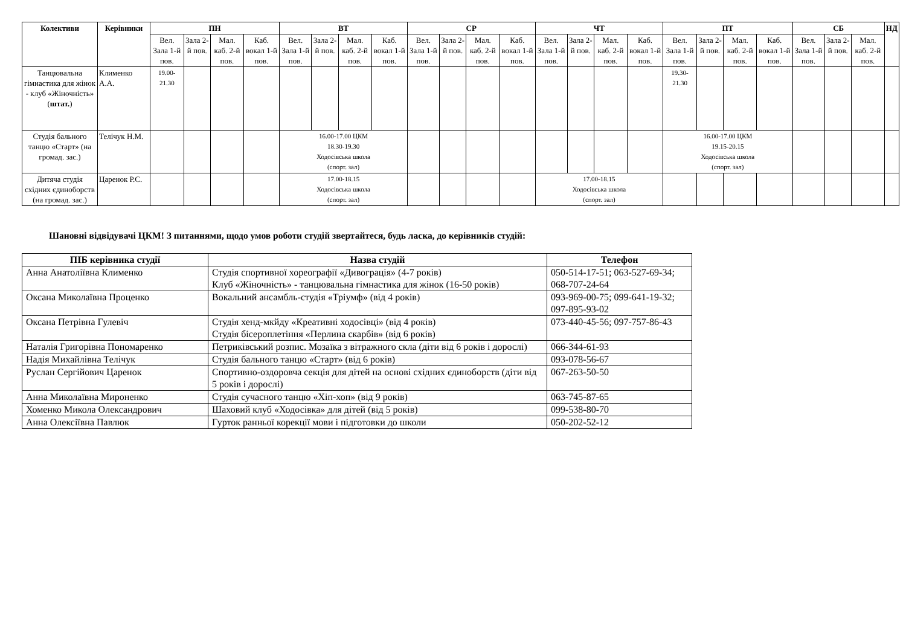| Колективи | Керівники | ПН | | | | ВТ | | | | СР | | | | ЧТ | | | | ПТ | | | | СБ | | | НД |
| --- | --- | --- | --- | --- | --- | --- | --- | --- | --- | --- | --- | --- | --- | --- | --- | --- | --- | --- | --- | --- | --- | --- | --- | --- | --- |
| | | Вел. Зала 1-й пов. | Зала 2-й пов. | Мал. каб. 2-й пов. | Каб. вокал 1-й пов. | Вел. Зала 1-й пов. | Зала 2-й пов. | Мал. каб. 2-й пов. | Каб. вокал 1-й пов. | Вел. Зала 1-й пов. | Зала 2-й пов. | Мал. каб. 2-й пов. | Каб. вокал 1-й пов. | Вел. Зала 1-й пов. | Зала 2-й пов. | Мал. каб. 2-й пов. | Каб. вокал 1-й пов. | Вел. Зала 1-й пов. | Зала 2-й пов. | Мал. каб. 2-й пов. | Каб. вокал 1-й пов. | Вел. Зала 1-й пов. | Зала 2-й пов. | Мал. каб. 2-й пов. | |
| Танцювальна гімнастика для жінок - клуб «Жіночність» ( штат. ) | Клименко А.А. | 19.00-21.30 | | | | | | | | | | | | | | | | 19.30-21.30 | | | | | | | |
| Студія бального танцю «Старт» (на громад. зас.) | Телічук Н.М. | | | | | 16.00-17.00 ЦКМ 18.30-19.30 Ходосівська школа (спорт. зал) | | | | | | | | | | | | 16.00-17.00 ЦКМ 19.15-20.15 Ходосівська школа (спорт. зал) | | | | | | | |
| Дитяча студія східних єдиноборств (на громад. зас.) | Царенок Р.С. | | | | | 17.00-18.15 Ходосівська школа (спорт. зал) | | | | | | | | 17.00-18.15 Ходосівська школа (спорт. зал) | | | | | | | | | | | |
Шановні відвідувачі ЦКМ! З питаннями, щодо умов роботи студій звертайтеся, будь ласка, до керівників студій:
| ПІБ керівника студії | Назва студій | Телефон |
| --- | --- | --- |
| Анна Анатоліївна Клименко | Студія спортивної хореографії «Дивограція» (4-7 років) Клуб «Жіночність» - танцювальна гімнастика для жінок (16-50 років) | 050-514-17-51; 063-527-69-34; 068-707-24-64 |
| Оксана Миколаївна Проценко | Вокальний ансамбль-студія «Тріумф» (від 4 років) | 093-969-00-75; 099-641-19-32; 097-895-93-02 |
| Оксана Петрівна Гулевіч | Студія хенд-мкйду «Креативні ходосівці» (від 4 років) Студія бісероплетіння «Перлина скарбів» (від 6 років) | 073-440-45-56; 097-757-86-43 |
| Наталія Григорівна Пономаренко | Петриківський розпис. Мозаїка з вітражного скла (діти від 6 років і дорослі) | 066-344-61-93 |
| Надія Михайлівна Телічук | Студія бального танцю «Старт» (від 6 років) | 093-078-56-67 |
| Руслан Сергійович Царенок | Спортивно-оздоровча секція для дітей на основі східних єдиноборств (діти від 5 років і дорослі) | 067-263-50-50 |
| Анна Миколаївна Мироненко | Студія сучасного танцю «Хіп-хоп» (від 9 років) | 063-745-87-65 |
| Хоменко Микола Олександрович | Шаховий клуб «Ходосівка» для дітей (від 5 років) | 099-538-80-70 |
| Анна Олексіївна Павлюк | Гурток ранньої корекції мови і підготовки до школи | 050-202-52-12 |